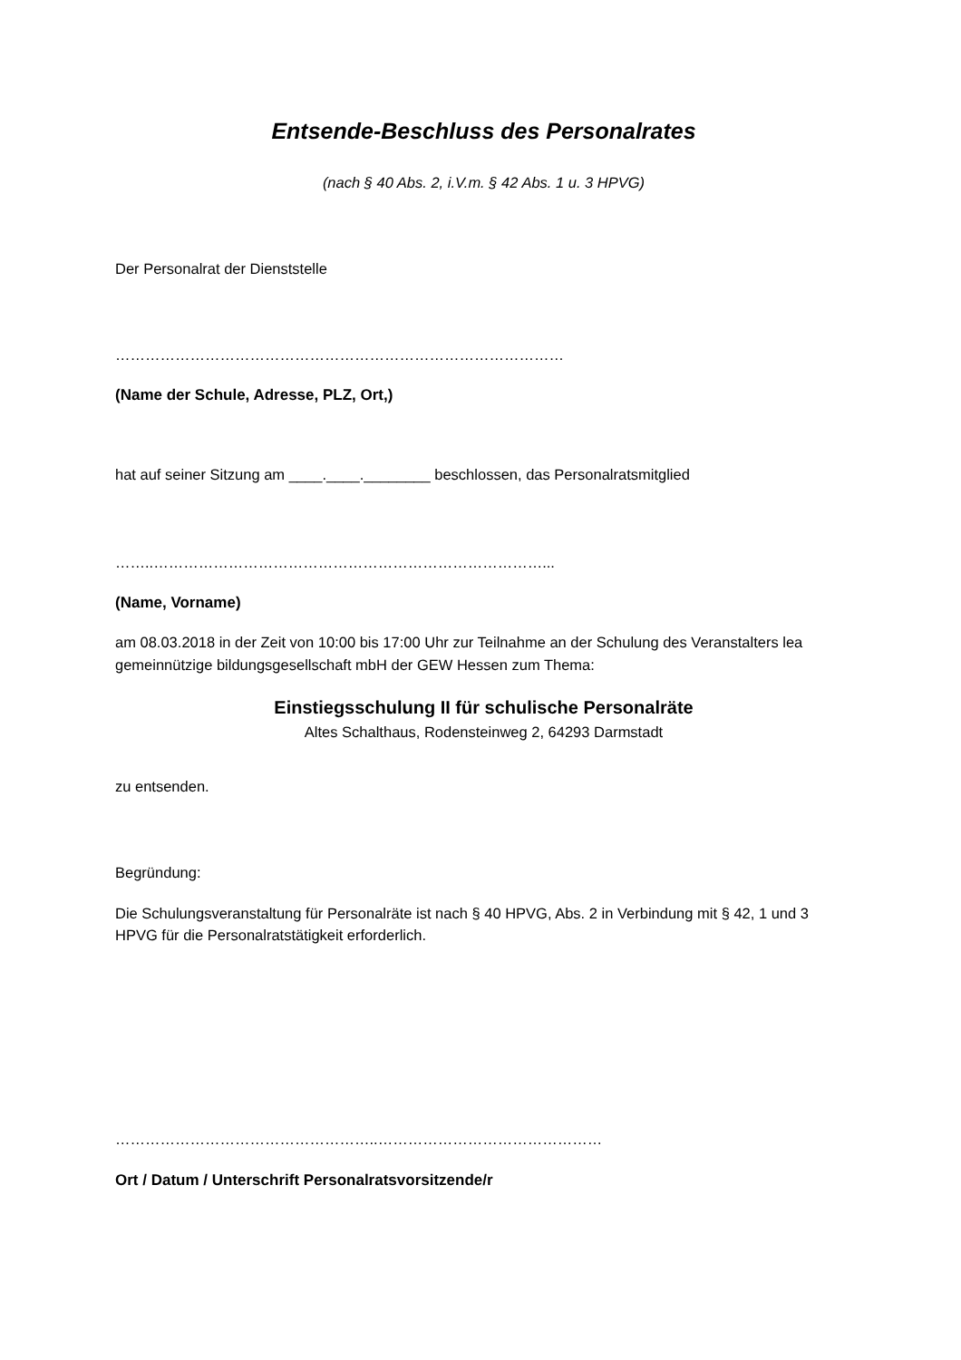Entsende-Beschluss des Personalrates
(nach § 40 Abs. 2, i.V.m. § 42 Abs. 1 u. 3 HPVG)
Der Personalrat der Dienststelle
………………………………………………………………………………
(Name der Schule, Adresse, PLZ, Ort,)
hat auf seiner Sitzung am ____.____.________ beschlossen, das Personalratsmitglied
……..……………………………………………………………………...
(Name, Vorname)
am 08.03.2018 in der Zeit von 10:00 bis 17:00 Uhr zur Teilnahme an der Schulung des Veranstalters lea gemeinnützige bildungsgesellschaft mbH der GEW Hessen zum Thema:
Einstiegsschulung II für schulische Personalräte
Altes Schalthaus, Rodensteinweg 2, 64293 Darmstadt
zu entsenden.
Begründung:
Die Schulungsveranstaltung für Personalräte ist nach § 40 HPVG, Abs. 2 in Verbindung mit § 42, 1 und 3 HPVG für die Personalratstätigkeit erforderlich.
……………………………………………..………………………………………
Ort / Datum / Unterschrift Personalratsvorsitzende/r